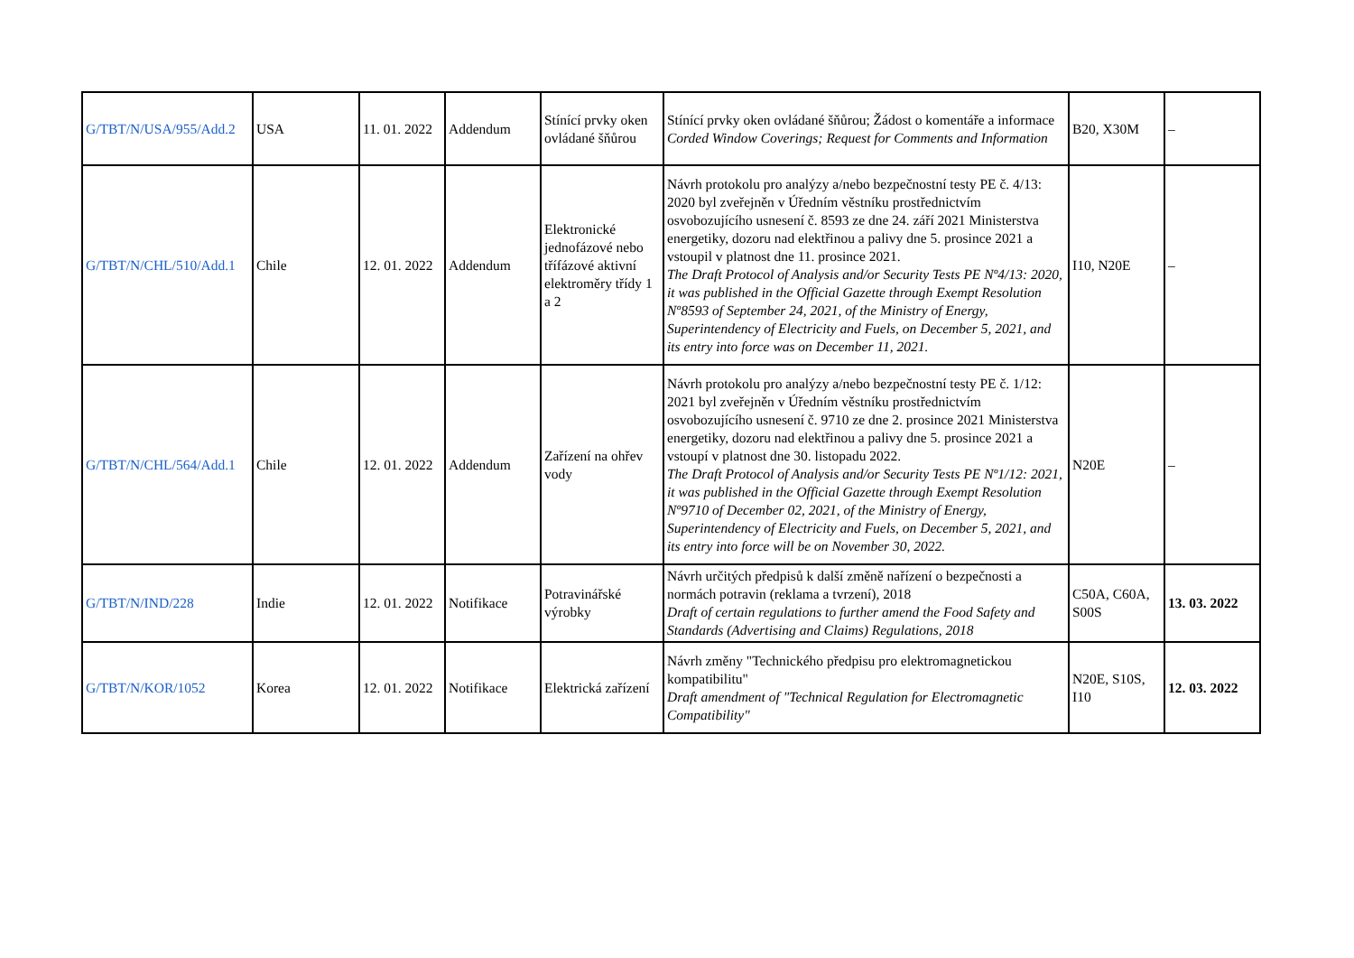| G/TBT/N/USA/955/Add.2 | USA | 11. 01. 2022 | Addendum | Stínící prvky oken ovládané šňůrou | Stínící prvky oken ovládané šňůrou; Žádost o komentáře a informace Corded Window Coverings; Request for Comments and Information | B20, X30M | – |
| G/TBT/N/CHL/510/Add.1 | Chile | 12. 01. 2022 | Addendum | Elektronické jednofázové nebo třífázové aktivní elektroměry třídy 1 a 2 | Návrh protokolu pro analýzy a/nebo bezpečnostní testy PE č. 4/13: 2020 byl zveřejněn v Úředním věstníku prostřednictvím osvobozujícího usnesení č. 8593 ze dne 24. září 2021 Ministerstva energetiky, dozoru nad elektřinou a palivy dne 5. prosince 2021 a vstoupil v platnost dne 11. prosince 2021. The Draft Protocol of Analysis and/or Security Tests PE Nº4/13: 2020, it was published in the Official Gazette through Exempt Resolution Nº8593 of September 24, 2021, of the Ministry of Energy, Superintendency of Electricity and Fuels, on December 5, 2021, and its entry into force was on December 11, 2021. | I10, N20E | – |
| G/TBT/N/CHL/564/Add.1 | Chile | 12. 01. 2022 | Addendum | Zařízení na ohřev vody | Návrh protokolu pro analýzy a/nebo bezpečnostní testy PE č. 1/12: 2021 byl zveřejněn v Úředním věstníku prostřednictvím osvobozujícího usnesení č. 9710 ze dne 2. prosince 2021 Ministerstva energetiky, dozoru nad elektřinou a palivy dne 5. prosince 2021 a vstoupí v platnost dne 30. listopadu 2022. The Draft Protocol of Analysis and/or Security Tests PE Nº1/12: 2021, it was published in the Official Gazette through Exempt Resolution Nº9710 of December 02, 2021, of the Ministry of Energy, Superintendency of Electricity and Fuels, on December 5, 2021, and its entry into force will be on November 30, 2022. | N20E | – |
| G/TBT/N/IND/228 | Indie | 12. 01. 2022 | Notifikace | Potravinářské výrobky | Návrh určitých předpisů k další změně nařízení o bezpečnosti a normách potravin (reklama a tvrzení), 2018 Draft of certain regulations to further amend the Food Safety and Standards (Advertising and Claims) Regulations, 2018 | C50A, C60A, S00S | 13. 03. 2022 |
| G/TBT/N/KOR/1052 | Korea | 12. 01. 2022 | Notifikace | Elektrická zařízení | Návrh změny "Technického předpisu pro elektromagnetickou kompatibilitu" Draft amendment of "Technical Regulation for Electromagnetic Compatibility" | N20E, S10S, I10 | 12. 03. 2022 |